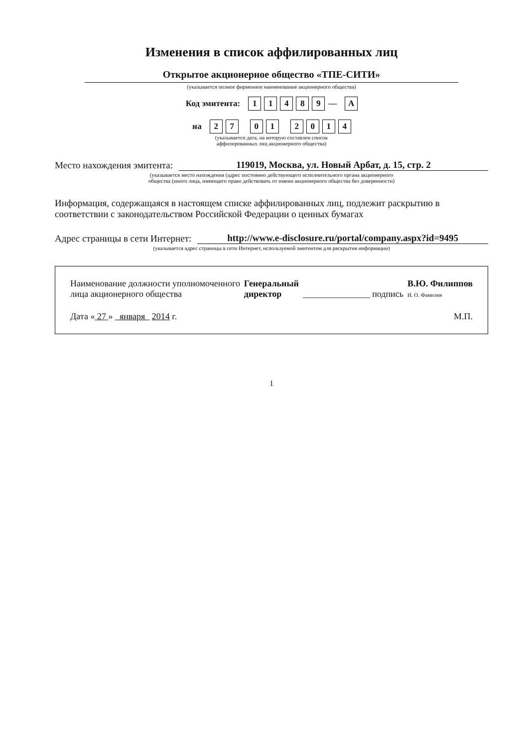Изменения в список аффилированных лиц
Открытое акционерное общество «ТПЕ-СИТИ»
(указывается полное фирменное наименование акционерного общества)
| Код эмитента: | 1 | 1 | 4 | 8 | 9 | — | A |
| на | 2 | 7 | | 0 | 1 | | 2 | 0 | 1 | 4 |
(указывается дата, на которую составлен список
аффилированных лиц акционерного общества)
Место нахождения эмитента: 119019, Москва, ул. Новый Арбат, д. 15, стр. 2
(указывается место нахождения (адрес постоянно действующего исполнительного органа акционерного
общества (иного лица, имеющего право действовать от имени акционерного общества без доверенности)
Информация, содержащаяся в настоящем списке аффилированных лиц, подлежит раскрытию в соответствии с законодательством Российской Федерации о ценных бумагах
Адрес страницы в сети Интернет: http://www.e-disclosure.ru/portal/company.aspx?id=9495
(указывается адрес страницы в сети Интернет, используемой эмитентом для раскрытия информации)
Наименование должности уполномоченного
лица акционерного общества
Генеральный
директор
_______________ подпись
В.Ю. Филиппов
И. О. Фамилия
Дата « 27 » января 2014 г.
М.П.
1